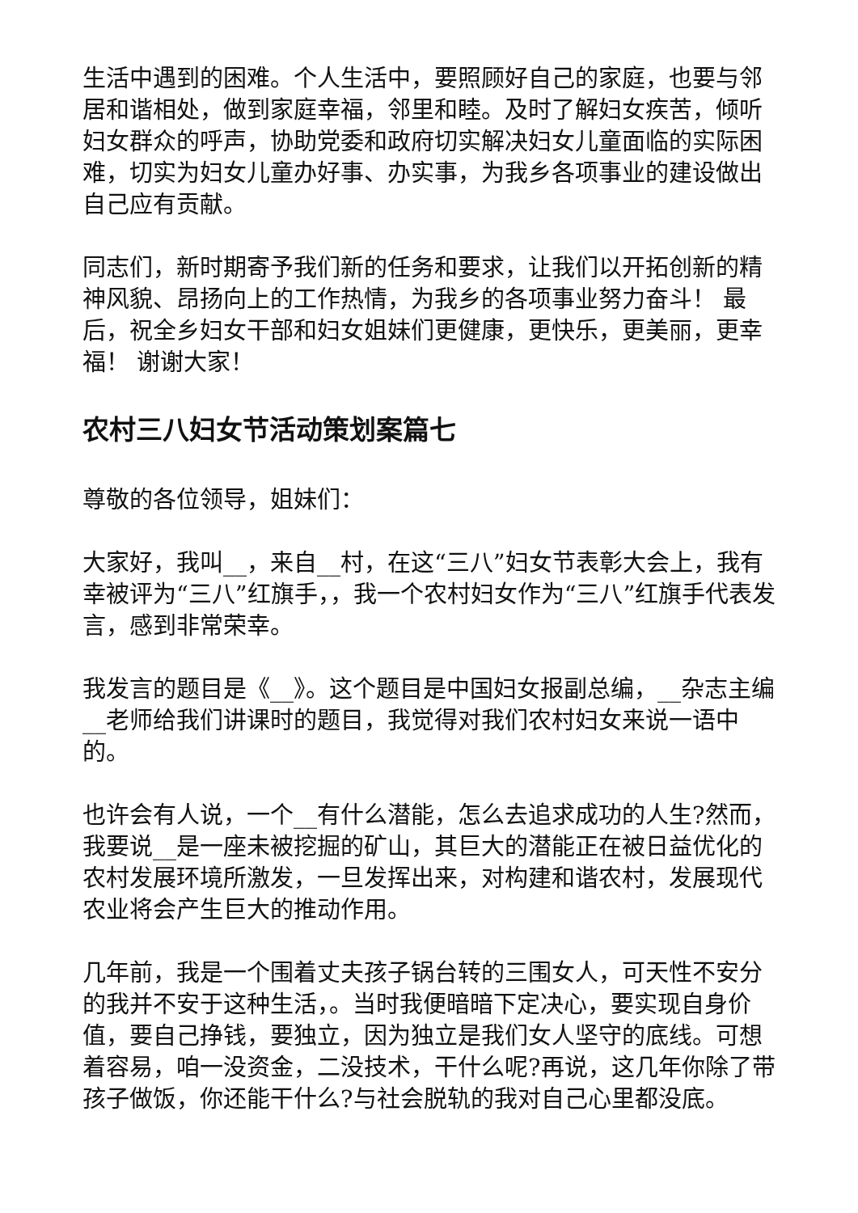生活中遇到的困难。个人生活中，要照顾好自己的家庭，也要与邻居和谐相处，做到家庭幸福，邻里和睦。及时了解妇女疾苦，倾听妇女群众的呼声，协助党委和政府切实解决妇女儿童面临的实际困难，切实为妇女儿童办好事、办实事，为我乡各项事业的建设做出自己应有贡献。
同志们，新时期寄予我们新的任务和要求，让我们以开拓创新的精神风貌、昂扬向上的工作热情，为我乡的各项事业努力奋斗！ 最后，祝全乡妇女干部和妇女姐妹们更健康，更快乐，更美丽，更幸福！ 谢谢大家！
农村三八妇女节活动策划案篇七
尊敬的各位领导，姐妹们：
大家好，我叫__，来自__村，在这“三八”妇女节表彰大会上，我有幸被评为“三八”红旗手，，我一个农村妇女作为“三八”红旗手代表发言，感到非常荣幸。
我发言的题目是《__》。这个题目是中国妇女报副总编，__杂志主编__老师给我们讲课时的题目，我觉得对我们农村妇女来说一语中的。
也许会有人说，一个__有什么潜能，怎么去追求成功的人生?然而，我要说__是一座未被挖掘的矿山，其巨大的潜能正在被日益优化的农村发展环境所激发，一旦发挥出来，对构建和谐农村，发展现代农业将会产生巨大的推动作用。
几年前，我是一个围着丈夫孩子锅台转的三围女人，可天性不安分的我并不安于这种生活，。当时我便暗暗下定决心，要实现自身价值，要自己挣钱，要独立，因为独立是我们女人坚守的底线。可想着容易，咱一没资金，二没技术，干什么呢?再说，这几年你除了带孩子做饭，你还能干什么?与社会脱轨的我对自己心里都没底。